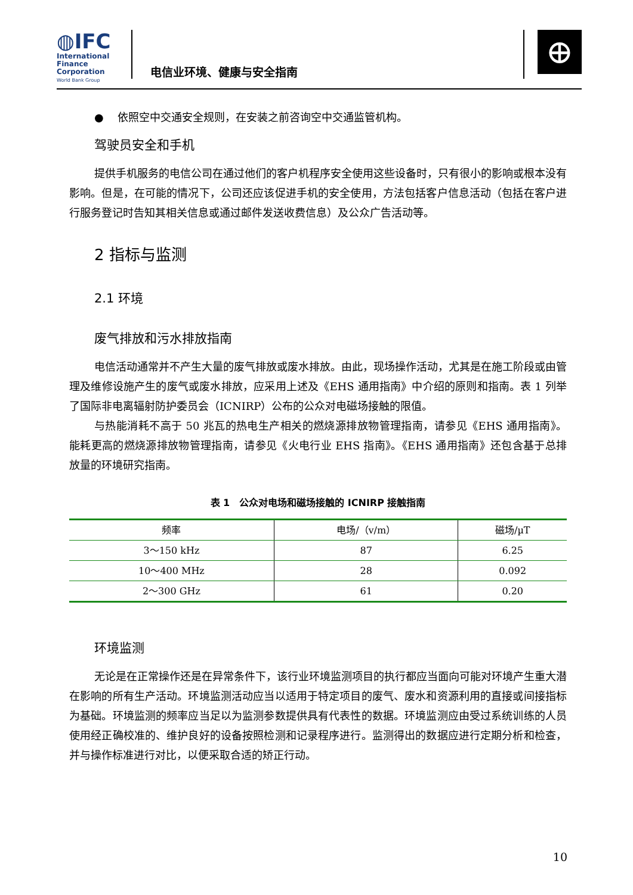◍IFC
International
Finance
Corporation
World Bank Group
电信业环境、健康与安全指南
⊕
● 依照空中交通安全规则，在安装之前咨询空中交通监管机构。
驾驶员安全和手机
提供手机服务的电信公司在通过他们的客户机程序安全使用这些设备时，只有很小的影响或根本没有影响。但是，在可能的情况下，公司还应该促进手机的安全使用，方法包括客户信息活动（包括在客户进行服务登记时告知其相关信息或通过邮件发送收费信息）及公众广告活动等。
2 指标与监测
2.1 环境
废气排放和污水排放指南
电信活动通常并不产生大量的废气排放或废水排放。由此，现场操作活动，尤其是在施工阶段或由管理及维修设施产生的废气或废水排放，应采用上述及《EHS 通用指南》中介绍的原则和指南。表 1 列举了国际非电离辐射防护委员会（ICNIRP）公布的公众对电磁场接触的限值。
与热能消耗不高于 50 兆瓦的热电生产相关的燃烧源排放物管理指南，请参见《EHS 通用指南》。能耗更高的燃烧源排放物管理指南，请参见《火电行业 EHS 指南》。《EHS 通用指南》还包含基于总排放量的环境研究指南。
表 1　公众对电场和磁场接触的 ICNIRP 接触指南
| 频率 | 电场/（v/m） | 磁场/µT |
| --- | --- | --- |
| 3～150 kHz | 87 | 6.25 |
| 10～400 MHz | 28 | 0.092 |
| 2～300 GHz | 61 | 0.20 |
环境监测
无论是在正常操作还是在异常条件下，该行业环境监测项目的执行都应当面向可能对环境产生重大潜在影响的所有生产活动。环境监测活动应当以适用于特定项目的废气、废水和资源利用的直接或间接指标为基础。环境监测的频率应当足以为监测参数提供具有代表性的数据。环境监测应由受过系统训练的人员使用经正确校准的、维护良好的设备按照检测和记录程序进行。监测得出的数据应进行定期分析和检查，并与操作标准进行对比，以便采取合适的矫正行动。
10